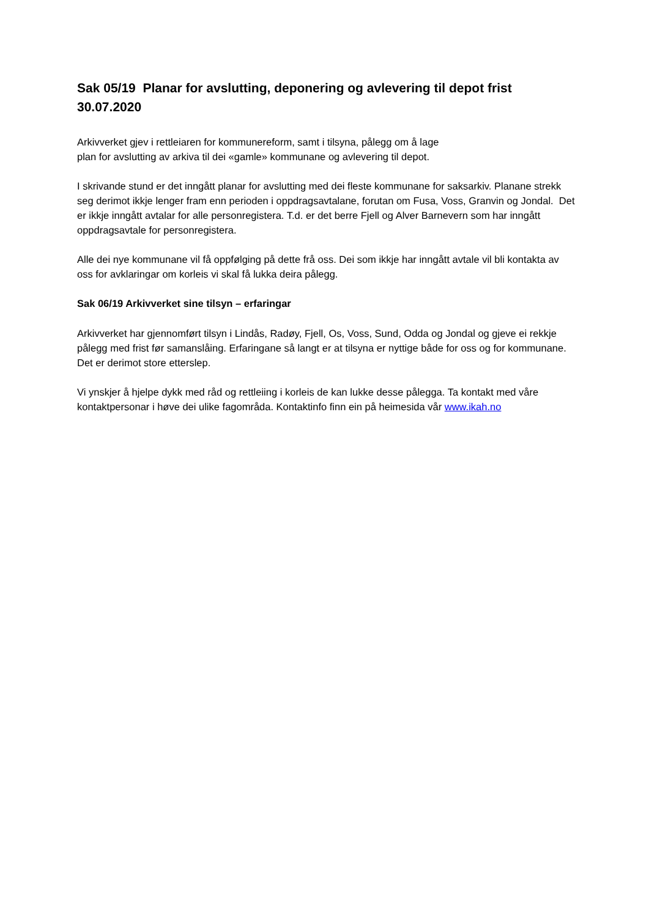Sak 05/19 Planar for avslutting, deponering og avlevering til depot frist 30.07.2020
Arkivverket gjev i rettleiaren for kommunereform, samt i tilsyna, pålegg om å lage
plan for avslutting av arkiva til dei «gamle» kommunane og avlevering til depot.
I skrivande stund er det inngått planar for avslutting med dei fleste kommunane for saksarkiv. Planane strekk seg derimot ikkje lenger fram enn perioden i oppdragsavtalane, forutan om Fusa, Voss, Granvin og Jondal. Det er ikkje inngått avtalar for alle personregistera. T.d. er det berre Fjell og Alver Barnevern som har inngått oppdragsavtale for personregistera.
Alle dei nye kommunane vil få oppfølging på dette frå oss. Dei som ikkje har inngått avtale vil bli kontakta av oss for avklaringar om korleis vi skal få lukka deira pålegg.
Sak 06/19 Arkivverket sine tilsyn – erfaringar
Arkivverket har gjennomført tilsyn i Lindås, Radøy, Fjell, Os, Voss, Sund, Odda og Jondal og gjeve ei rekkje pålegg med frist før samanslåing. Erfaringane så langt er at tilsyna er nyttige både for oss og for kommunane. Det er derimot store etterslep.
Vi ynskjer å hjelpe dykk med råd og rettleiing i korleis de kan lukke desse pålegga. Ta kontakt med våre kontaktpersonar i høve dei ulike fagområda. Kontaktinfo finn ein på heimesida vår www.ikah.no